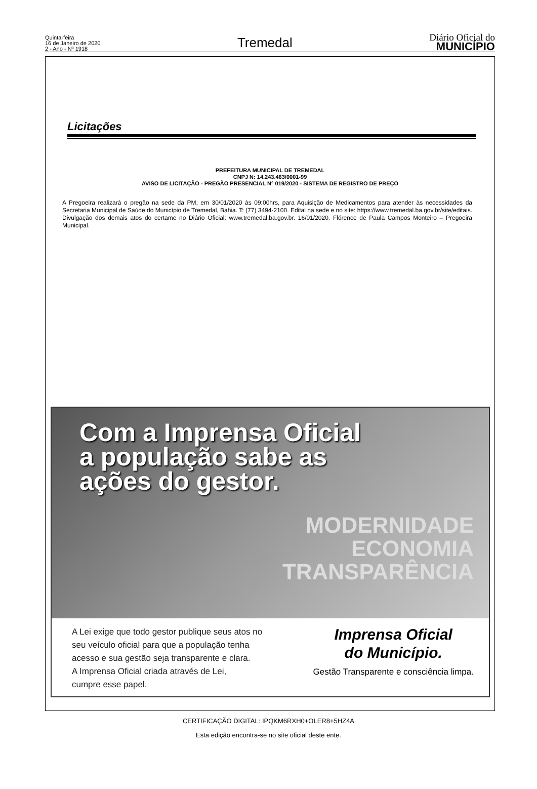Quinta-feira
16 de Janeiro de 2020
2 - Ano - Nº 1918
Tremedal
Diário Oficial do
MUNICÍPIO
Licitações
PREFEITURA MUNICIPAL DE TREMEDAL
CNPJ N: 14.243.463/0001-99
AVISO DE LICITAÇÃO - PREGÃO PRESENCIAL N° 019/2020 - SISTEMA DE REGISTRO DE PREÇO
A Pregoeira realizará o pregão na sede da PM, em 30/01/2020 às 09:00hrs, para Aquisição de Medicamentos para atender às necessidades da Secretaria Municipal de Saúde do Município de Tremedal, Bahia. T: (77) 3494-2100. Edital na sede e no site: https://www.tremedal.ba.gov.br/site/editais. Divulgação dos demais atos do certame no Diário Oficial: www.tremedal.ba.gov.br. 16/01/2020. Flórence de Paula Campos Monteiro – Pregoeira Municipal.
Com a Imprensa Oficial
a população sabe as
ações do gestor.
MODERNIDADE
ECONOMIA
TRANSPARÊNCIA
A Lei exige que todo gestor publique seus atos no
seu veículo oficial para que a população tenha
acesso e sua gestão seja transparente e clara.
A Imprensa Oficial criada através de Lei,
cumpre esse papel.
Imprensa Oficial
do Município.
Gestão Transparente e consciência limpa.
CERTIFICAÇÃO DIGITAL: IPQKM6RXH0+OLER8+5HZ4A
Esta edição encontra-se no site oficial deste ente.